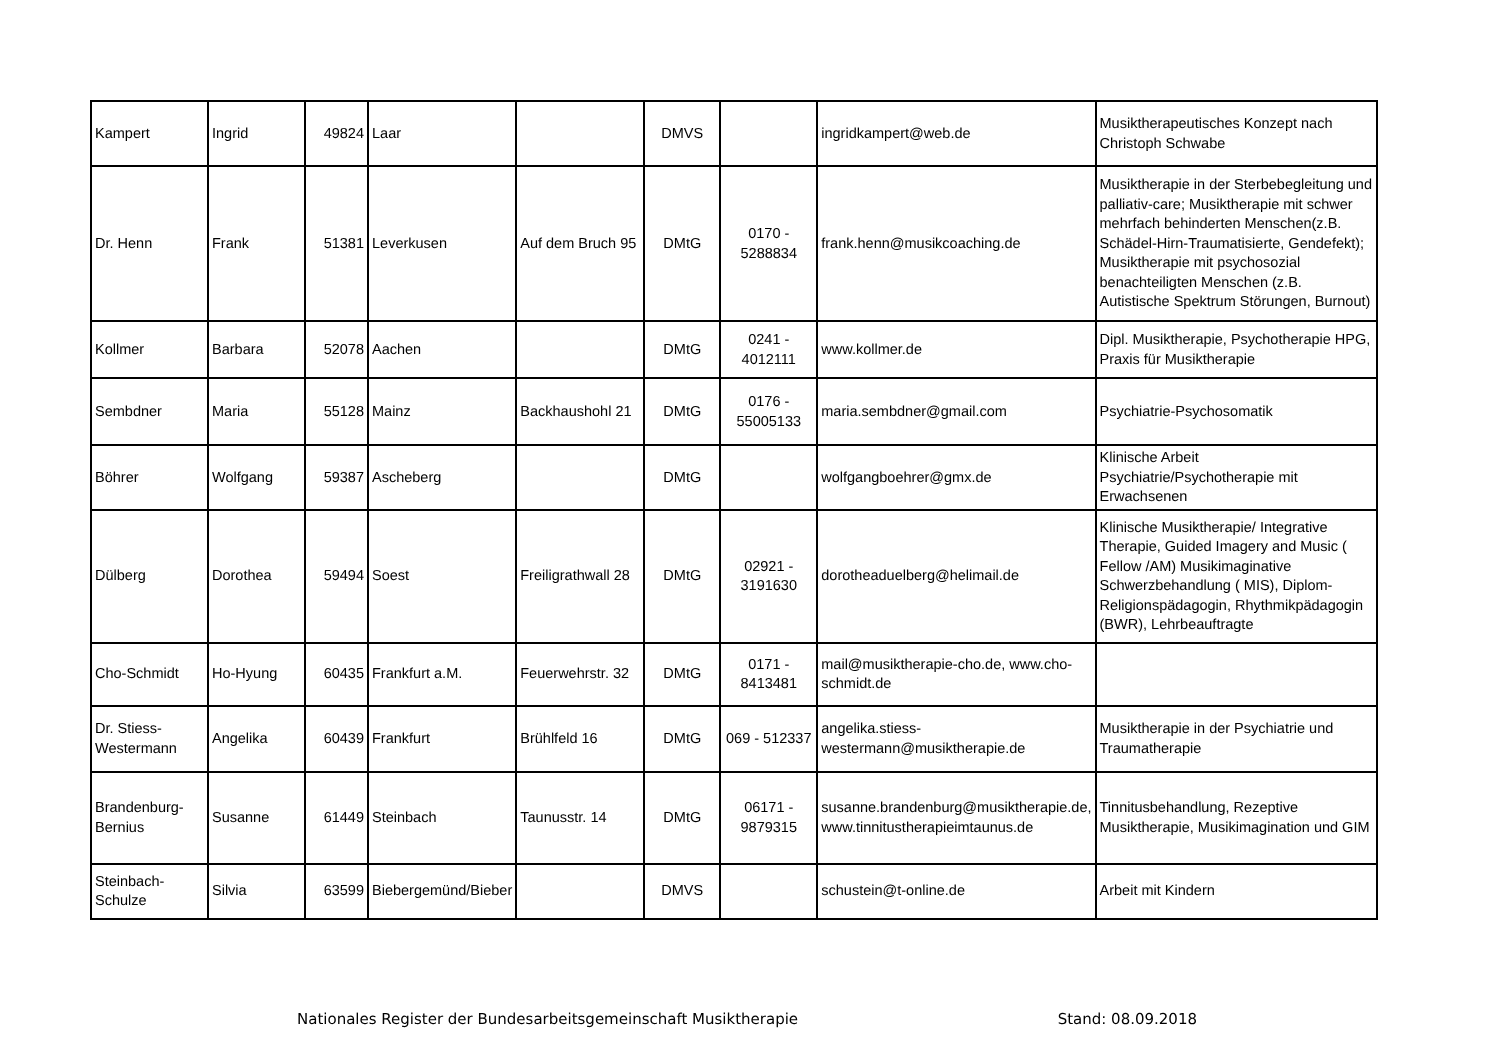| Kampert | Ingrid | 49824 | Laar | | DMVS | | ingridkampert@web.de | Musiktherapeutisches Konzept nach Christoph Schwabe |
| Dr. Henn | Frank | 51381 | Leverkusen | Auf dem Bruch 95 | DMtG | 0170 - 5288834 | frank.henn@musikcoaching.de | Musiktherapie in der Sterbebegleitung und palliativ-care; Musiktherapie mit schwer mehrfach behinderten Menschen(z.B. Schädel-Hirn-Traumatisierte, Gendefekt); Musiktherapie mit psychosozial benachteiligten Menschen (z.B. Autistische Spektrum Störungen, Burnout) |
| Kollmer | Barbara | 52078 | Aachen | | DMtG | 0241 - 4012111 | www.kollmer.de | Dipl. Musiktherapie, Psychotherapie HPG, Praxis für Musiktherapie |
| Sembdner | Maria | 55128 | Mainz | Backhaushohl 21 | DMtG | 0176 - 55005133 | maria.sembdner@gmail.com | Psychiatrie-Psychosomatik |
| Böhrer | Wolfgang | 59387 | Ascheberg | | DMtG | | wolfgangboehrer@gmx.de | Klinische Arbeit Psychiatrie/Psychotherapie mit Erwachsenen |
| Dülberg | Dorothea | 59494 | Soest | Freiligrathwall 28 | DMtG | 02921 - 3191630 | dorotheaduelberg@helimail.de | Klinische Musiktherapie/ Integrative Therapie, Guided Imagery and Music ( Fellow /AM) Musikimaginative Schwerzbehandlung ( MIS), Diplom- Religionspädagogin, Rhythmikpädagogin (BWR), Lehrbeauftragte |
| Cho-Schmidt | Ho-Hyung | 60435 | Frankfurt a.M. | Feuerwehrstr. 32 | DMtG | 0171 - 8413481 | mail@musiktherapie-cho.de, www.cho-schmidt.de | |
| Dr. Stiess-Westermann | Angelika | 60439 | Frankfurt | Brühlfeld 16 | DMtG | 069 - 512337 | angelika.stiess-westermann@musiktherapie.de | Musiktherapie in der Psychiatrie und Traumatherapie |
| Brandenburg-Bernius | Susanne | 61449 | Steinbach | Taunusstr. 14 | DMtG | 06171 - 9879315 | susanne.brandenburg@musiktherapie.de, www.tinnitustherapieimtaunus.de | Tinnitusbehandlung, Rezeptive Musiktherapie, Musikimagination und GIM |
| Steinbach-Schulze | Silvia | 63599 | Biebergemünd/Bieber | | DMVS | | schustein@t-online.de | Arbeit mit Kindern |
Nationales Register der Bundesarbeitsgemeinschaft Musiktherapie Stand: 08.09.2018